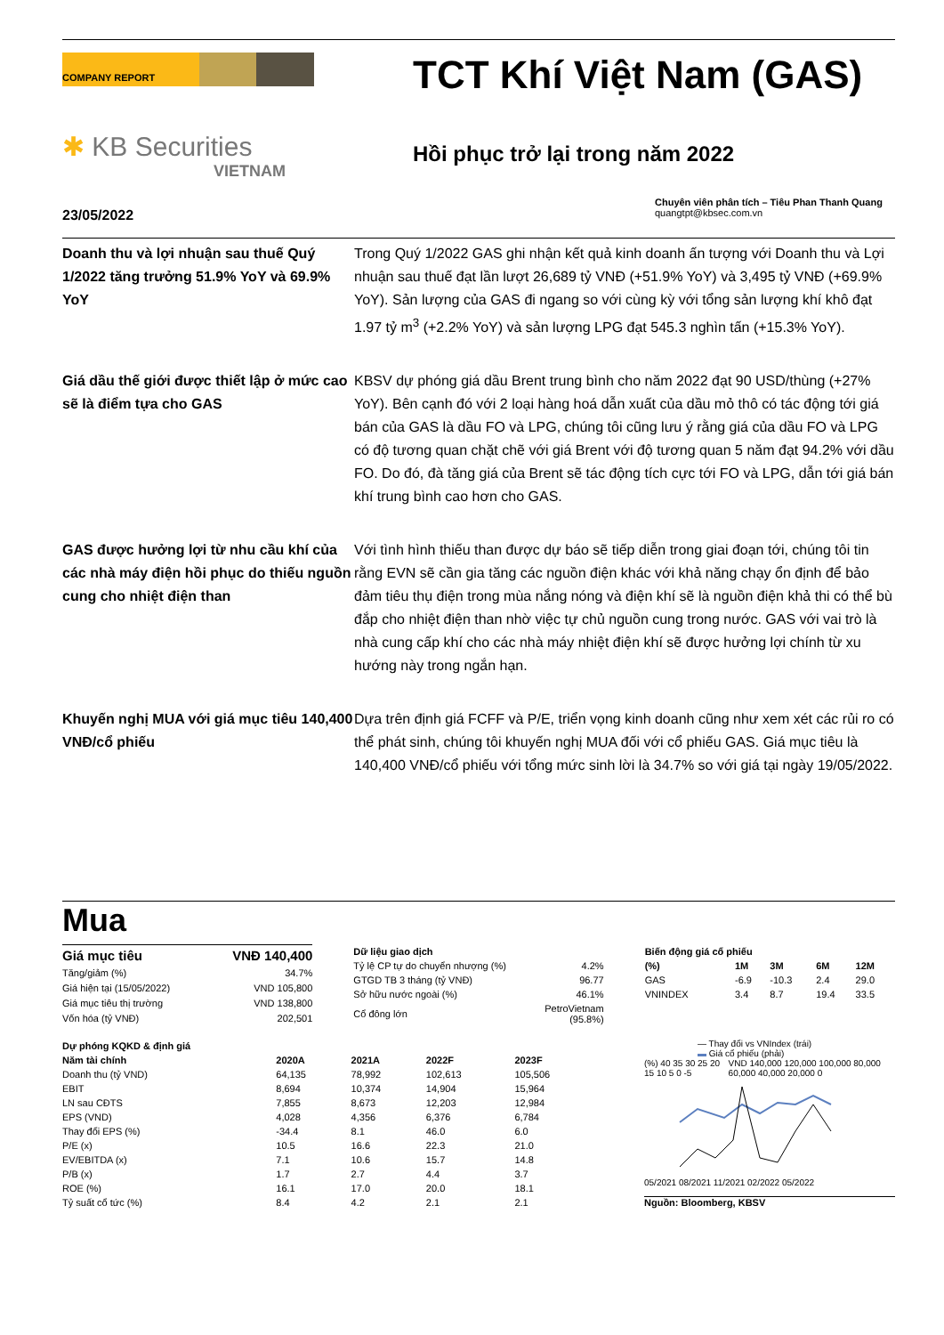COMPANY REPORT
✱ KB Securities
VIETNAM
TCT Khí Việt Nam (GAS)
Hồi phục trở lại trong năm 2022
Chuyên viên phân tích – Tiêu Phan Thanh Quang
quangtpt@kbsec.com.vn
23/05/2022
Doanh thu và lợi nhuận sau thuế Quý 1/2022 tăng trưởng 51.9% YoY và 69.9% YoY
Trong Quý 1/2022 GAS ghi nhận kết quả kinh doanh ấn tượng với Doanh thu và Lợi nhuận sau thuế đạt lần lượt 26,689 tỷ VNĐ (+51.9% YoY) và 3,495 tỷ VNĐ (+69.9% YoY). Sản lượng của GAS đi ngang so với cùng kỳ với tổng sản lượng khí khô đạt 1.97 tỷ m<sup>3</sup> (+2.2% YoY) và sản lượng LPG đạt 545.3 nghìn tấn (+15.3% YoY).
Giá dầu thế giới được thiết lập ở mức cao sẽ là điểm tựa cho GAS
KBSV dự phóng giá dầu Brent trung bình cho năm 2022 đạt 90 USD/thùng (+27% YoY). Bên cạnh đó với 2 loại hàng hoá dẫn xuất của dầu mỏ thô có tác động tới giá bán của GAS là dầu FO và LPG, chúng tôi cũng lưu ý rằng giá của dầu FO và LPG có độ tương quan chặt chẽ với giá Brent với độ tương quan 5 năm đạt 94.2% với dầu FO. Do đó, đà tăng giá của Brent sẽ tác động tích cực tới FO và LPG, dẫn tới giá bán khí trung bình cao hơn cho GAS.
GAS được hưởng lợi từ nhu cầu khí của các nhà máy điện hồi phục do thiếu nguồn cung cho nhiệt điện than
Với tình hình thiếu than được dự báo sẽ tiếp diễn trong giai đoạn tới, chúng tôi tin rằng EVN sẽ cần gia tăng các nguồn điện khác với khả năng chạy ổn định để bảo đảm tiêu thụ điện trong mùa nắng nóng và điện khí sẽ là nguồn điện khả thi có thể bù đắp cho nhiệt điện than nhờ việc tự chủ nguồn cung trong nước. GAS với vai trò là nhà cung cấp khí cho các nhà máy nhiệt điện khí sẽ được hưởng lợi chính từ xu hướng này trong ngắn hạn.
Khuyến nghị MUA với giá mục tiêu 140,400 VNĐ/cổ phiếu
Dựa trên định giá FCFF và P/E, triển vọng kinh doanh cũng như xem xét các rủi ro có thể phát sinh, chúng tôi khuyến nghị MUA đối với cổ phiếu GAS. Giá mục tiêu là 140,400 VNĐ/cổ phiếu với tổng mức sinh lời là 34.7% so với giá tại ngày 19/05/2022.
Mua
| Giá mục tiêu | VNĐ 140,400 |
| --- | --- |
| Tăng/giảm (%) | 34.7% |
| Giá hiện tại (15/05/2022) | VND 105,800 |
| Giá mục tiêu thị trường | VND 138,800 |
| Vốn hóa (tỷ VNĐ) | 202,501 |
| Dữ liệu giao dịch | |
| --- | --- |
| Tỷ lệ CP tự do chuyển nhượng (%) | 4.2% |
| GTGD TB 3 tháng (tỷ VNĐ) | 96.77 |
| Sở hữu nước ngoài (%) | 46.1% |
| Cổ đông lớn | PetroVietnam (95.8%) |
| Biến động giá cổ phiếu | | | | |
| --- | --- | --- | --- | --- |
| (%) | 1M | 3M | 6M | 12M |
| GAS | -6.9 | -10.3 | 2.4 | 29.0 |
| VNINDEX | 3.4 | 8.7 | 19.4 | 33.5 |
| Dự phóng KQKD & định giá | | | | |
| --- | --- | --- | --- | --- |
| Năm tài chính | 2020A | 2021A | 2022F | 2023F |
| Doanh thu (tỷ VND) | 64,135 | 78,992 | 102,613 | 105,506 |
| EBIT | 8,694 | 10,374 | 14,904 | 15,964 |
| LN sau CĐTS | 7,855 | 8,673 | 12,203 | 12,984 |
| EPS (VND) | 4,028 | 4,356 | 6,376 | 6,784 |
| Thay đổi EPS (%) | -34.4 | 8.1 | 46.0 | 6.0 |
| P/E (x) | 10.5 | 16.6 | 22.3 | 21.0 |
| EV/EBITDA (x) | 7.1 | 10.6 | 15.7 | 14.8 |
| P/B (x) | 1.7 | 2.7 | 4.4 | 3.7 |
| ROE (%) | 16.1 | 17.0 | 20.0 | 18.1 |
| Tỷ suất cổ tức (%) | 8.4 | 4.2 | 2.1 | 2.1 |
— Thay đổi vs VNIndex (trái)
▬ Giá cổ phiếu (phải)
(%) 40 35 30 25 20 15 10 5 0 -5 VND 140,000 120,000 100,000 80,000 60,000 40,000 20,000 0
05/2021 08/2021 11/2021 02/2022 05/2022
Nguồn: Bloomberg, KBSV